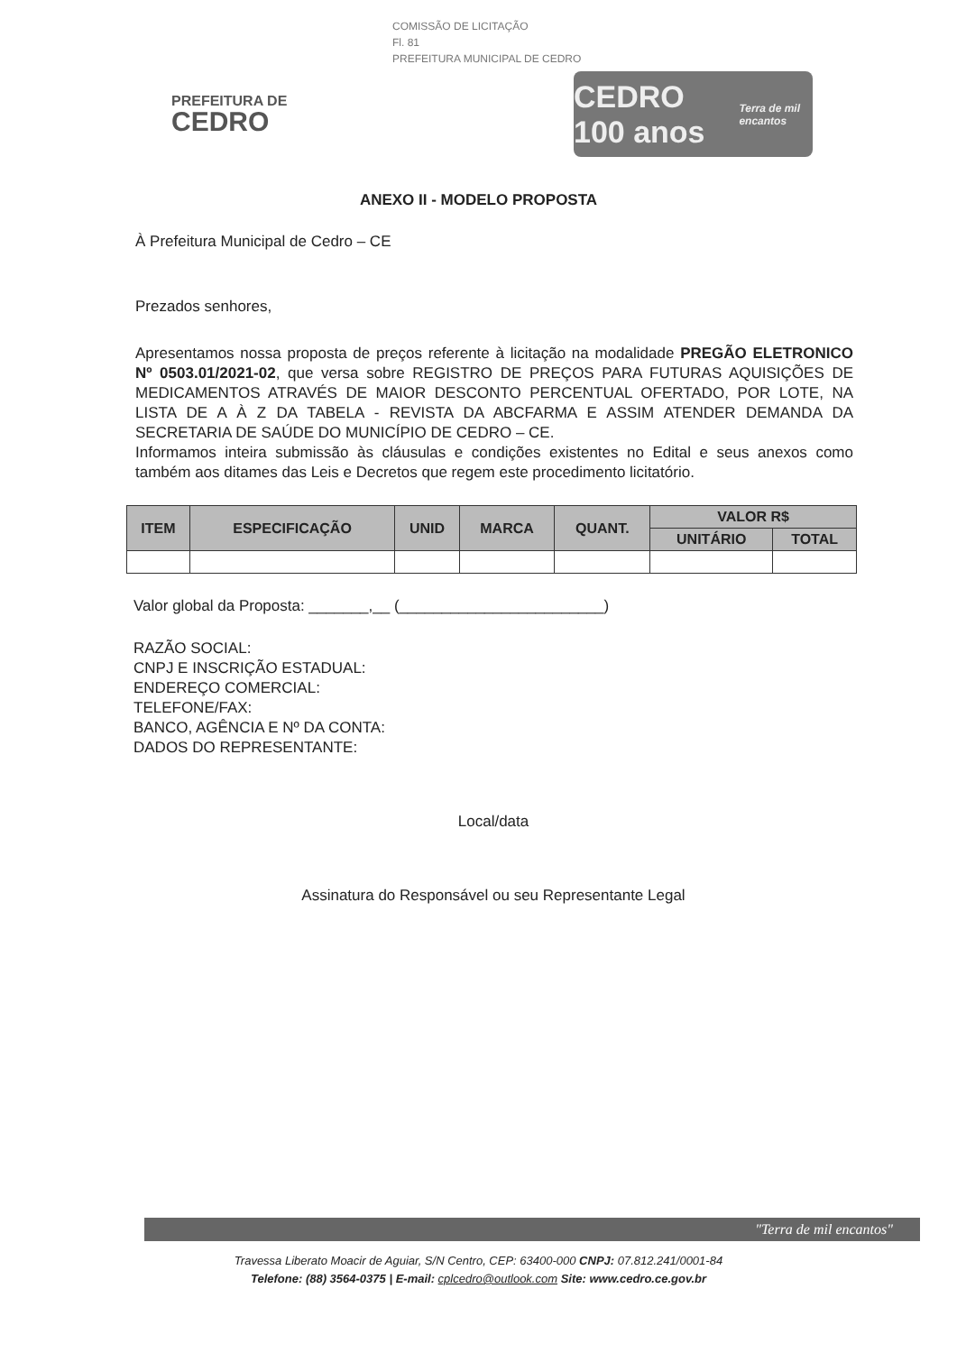COMISSÃO DE LICITAÇÃO
Fl. 81
PREFEITURA MUNICIPAL DE CEDRO
PREFEITURA DE
CEDRO
CEDRO 100 anos
Terra de mil encantos
ANEXO II - MODELO PROPOSTA
À Prefeitura Municipal de Cedro – CE
Prezados senhores,
Apresentamos nossa proposta de preços referente à licitação na modalidade PREGÃO ELETRONICO Nº 0503.01/2021-02, que versa sobre REGISTRO DE PREÇOS PARA FUTURAS AQUISIÇÕES DE MEDICAMENTOS ATRAVÉS DE MAIOR DESCONTO PERCENTUAL OFERTADO, POR LOTE, NA LISTA DE A À Z DA TABELA - REVISTA DA ABCFARMA E ASSIM ATENDER DEMANDA DA SECRETARIA DE SAÚDE DO MUNICÍPIO DE CEDRO – CE.
Informamos inteira submissão às cláusulas e condições existentes no Edital e seus anexos como também aos ditames das Leis e Decretos que regem este procedimento licitatório.
| ITEM | ESPECIFICAÇÃO | UNID | MARCA | QUANT. | VALOR R$ | |
| --- | --- | --- | --- | --- | --- | --- |
| | | | | | UNITÁRIO | TOTAL |
Valor global da Proposta: _______,__ (________________________)
RAZÃO SOCIAL:
CNPJ E INSCRIÇÃO ESTADUAL:
ENDEREÇO COMERCIAL:
TELEFONE/FAX:
BANCO, AGÊNCIA E Nº DA CONTA:
DADOS DO REPRESENTANTE:
Local/data
Assinatura do Responsável ou seu Representante Legal
"Terra de mil encantos"
Travessa Liberato Moacir de Aguiar, S/N Centro, CEP: 63400-000 CNPJ: 07.812.241/0001-84
Telefone: (88) 3564-0375 | E-mail: cplcedro@outlook.com Site: www.cedro.ce.gov.br